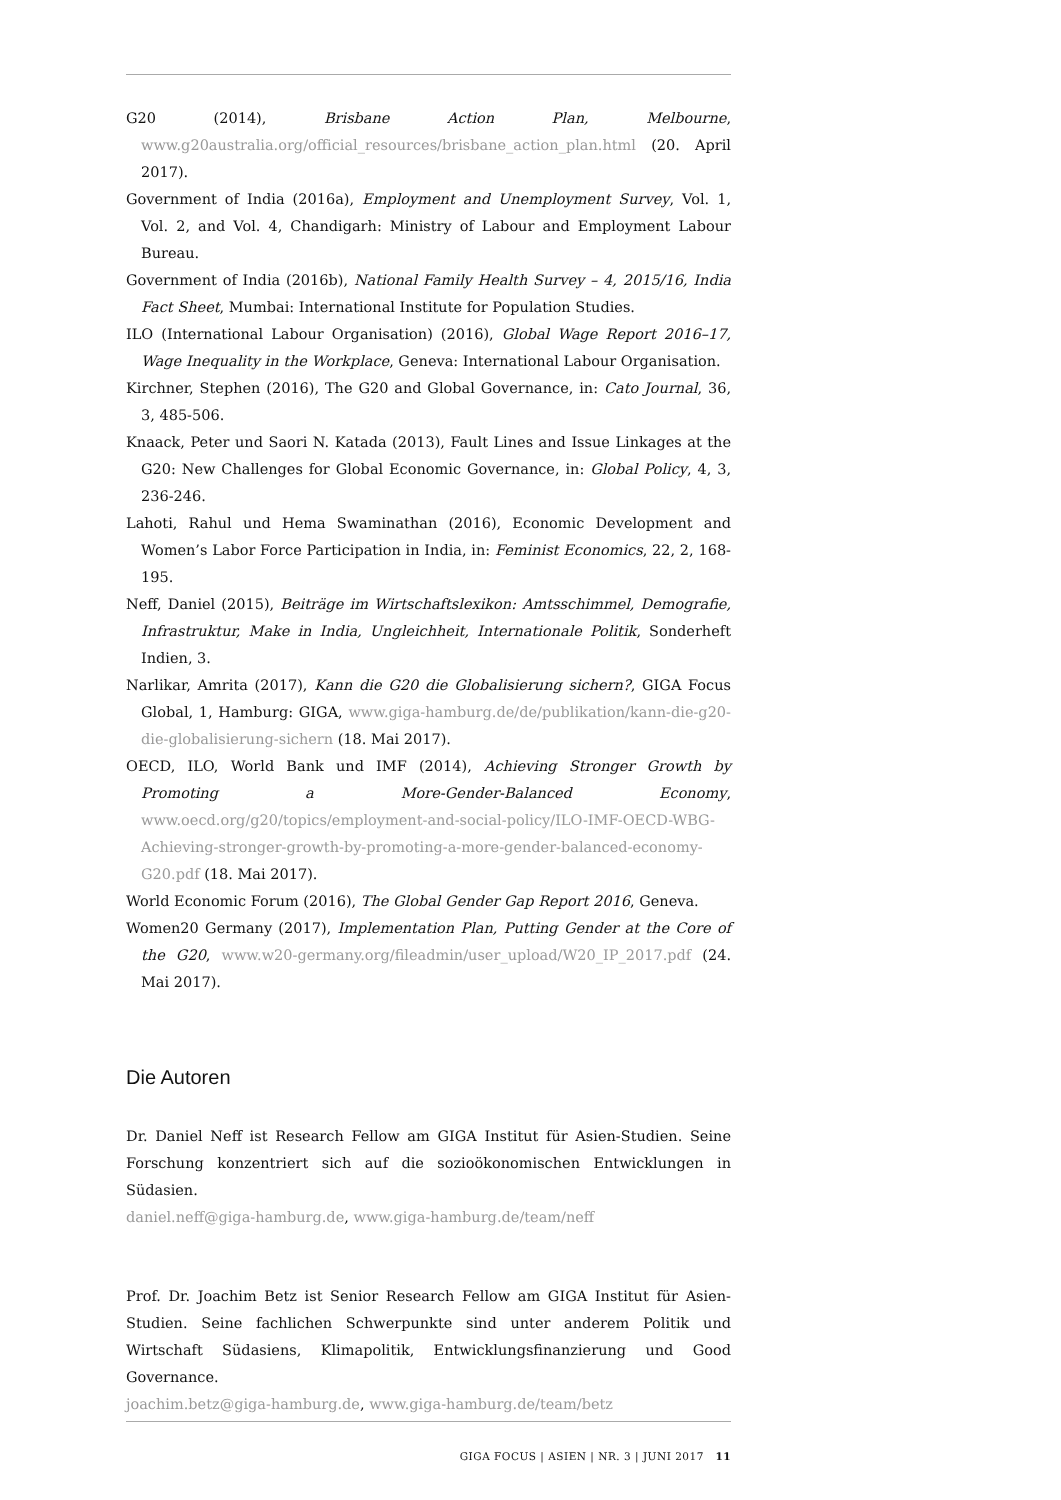G20 (2014), Brisbane Action Plan, Melbourne, www.g20australia.org/official_resources/brisbane_action_plan.html (20. April 2017).
Government of India (2016a), Employment and Unemployment Survey, Vol. 1, Vol. 2, and Vol. 4, Chandigarh: Ministry of Labour and Employment Labour Bureau.
Government of India (2016b), National Family Health Survey – 4, 2015/16, India Fact Sheet, Mumbai: International Institute for Population Studies.
ILO (International Labour Organisation) (2016), Global Wage Report 2016–17, Wage Inequality in the Workplace, Geneva: International Labour Organisation.
Kirchner, Stephen (2016), The G20 and Global Governance, in: Cato Journal, 36, 3, 485-506.
Knaack, Peter und Saori N. Katada (2013), Fault Lines and Issue Linkages at the G20: New Challenges for Global Economic Governance, in: Global Policy, 4, 3, 236-246.
Lahoti, Rahul und Hema Swaminathan (2016), Economic Development and Women’s Labor Force Participation in India, in: Feminist Economics, 22, 2, 168-195.
Neff, Daniel (2015), Beiträge im Wirtschaftslexikon: Amtsschimmel, Demografie, Infrastruktur, Make in India, Ungleichheit, Internationale Politik, Sonderheft Indien, 3.
Narlikar, Amrita (2017), Kann die G20 die Globalisierung sichern?, GIGA Focus Global, 1, Hamburg: GIGA, www.giga-hamburg.de/de/publikation/kann-die-g20-die-globalisierung-sichern (18. Mai 2017).
OECD, ILO, World Bank und IMF (2014), Achieving Stronger Growth by Promoting a More-Gender-Balanced Economy, www.oecd.org/g20/topics/employment-and-social-policy/ILO-IMF-OECD-WBG-Achieving-stronger-growth-by-promoting-a-more-gender-balanced-economy-G20.pdf (18. Mai 2017).
World Economic Forum (2016), The Global Gender Gap Report 2016, Geneva.
Women20 Germany (2017), Implementation Plan, Putting Gender at the Core of the G20, www.w20-germany.org/fileadmin/user_upload/W20_IP_2017.pdf (24. Mai 2017).
Die Autoren
Dr. Daniel Neff ist Research Fellow am GIGA Institut für Asien-Studien. Seine Forschung konzentriert sich auf die sozioökonomischen Entwicklungen in Südasien.
daniel.neff@giga-hamburg.de, www.giga-hamburg.de/team/neff
Prof. Dr. Joachim Betz ist Senior Research Fellow am GIGA Institut für Asien-Studien. Seine fachlichen Schwerpunkte sind unter anderem Politik und Wirtschaft Südasiens, Klimapolitik, Entwicklungsfinanzierung und Good Governance.
joachim.betz@giga-hamburg.de, www.giga-hamburg.de/team/betz
GIGA FOCUS | ASIEN | NR. 3 | JUNI 2017 11